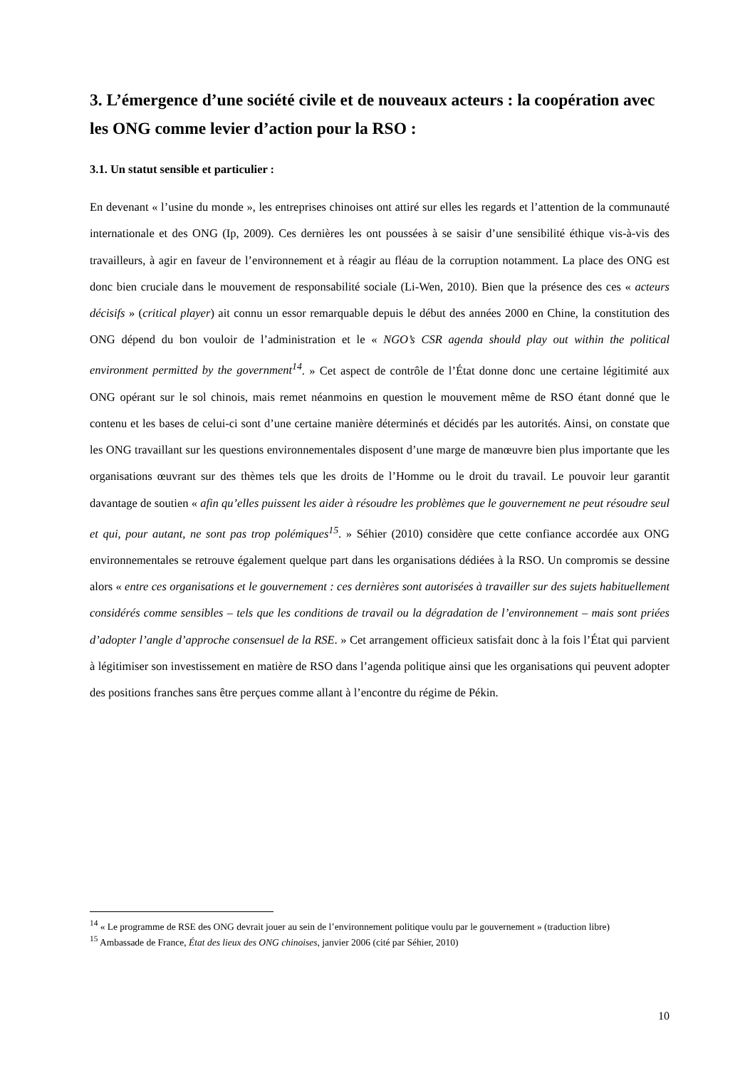3. L’émergence d’une société civile et de nouveaux acteurs : la coopération avec les ONG comme levier d’action pour la RSO :
3.1. Un statut sensible et particulier :
En devenant « l’usine du monde », les entreprises chinoises ont attiré sur elles les regards et l’attention de la communauté internationale et des ONG (Ip, 2009). Ces dernières les ont poussées à se saisir d’une sensibilité éthique vis-à-vis des travailleurs, à agir en faveur de l’environnement et à réagir au fléau de la corruption notamment. La place des ONG est donc bien cruciale dans le mouvement de responsabilité sociale (Li-Wen, 2010). Bien que la présence des ces « acteurs décisifs » (critical player) ait connu un essor remarquable depuis le début des années 2000 en Chine, la constitution des ONG dépend du bon vouloir de l’administration et le « NGO’s CSR agenda should play out within the political environment permitted by the government<sup>14</sup>. » Cet aspect de contrôle de l’État donne donc une certaine légitimité aux ONG opérant sur le sol chinois, mais remet néanmoins en question le mouvement même de RSO étant donné que le contenu et les bases de celui-ci sont d’une certaine manière déterminés et décidés par les autorités. Ainsi, on constate que les ONG travaillant sur les questions environnementales disposent d’une marge de manœuvre bien plus importante que les organisations œuvrant sur des thèmes tels que les droits de l’Homme ou le droit du travail. Le pouvoir leur garantit davantage de soutien « afin qu’elles puissent les aider à résoudre les problèmes que le gouvernement ne peut résoudre seul et qui, pour autant, ne sont pas trop polémiques<sup>15</sup>. » Séhier (2010) considère que cette confiance accordée aux ONG environnementales se retrouve également quelque part dans les organisations dédiées à la RSO. Un compromis se dessine alors « entre ces organisations et le gouvernement : ces dernières sont autorisées à travailler sur des sujets habituellement considérés comme sensibles – tels que les conditions de travail ou la dégradation de l’environnement – mais sont priées d’adopter l’angle d’approche consensuel de la RSE. » Cet arrangement officieux satisfait donc à la fois l’État qui parvient à légitimiser son investissement en matière de RSO dans l’agenda politique ainsi que les organisations qui peuvent adopter des positions franches sans être perçues comme allant à l’encontre du régime de Pékin.
<sup>14</sup> « Le programme de RSE des ONG devrait jouer au sein de l’environnement politique voulu par le gouvernement » (traduction libre)
<sup>15</sup> Ambassade de France, État des lieux des ONG chinoises, janvier 2006 (cité par Séhier, 2010)
10